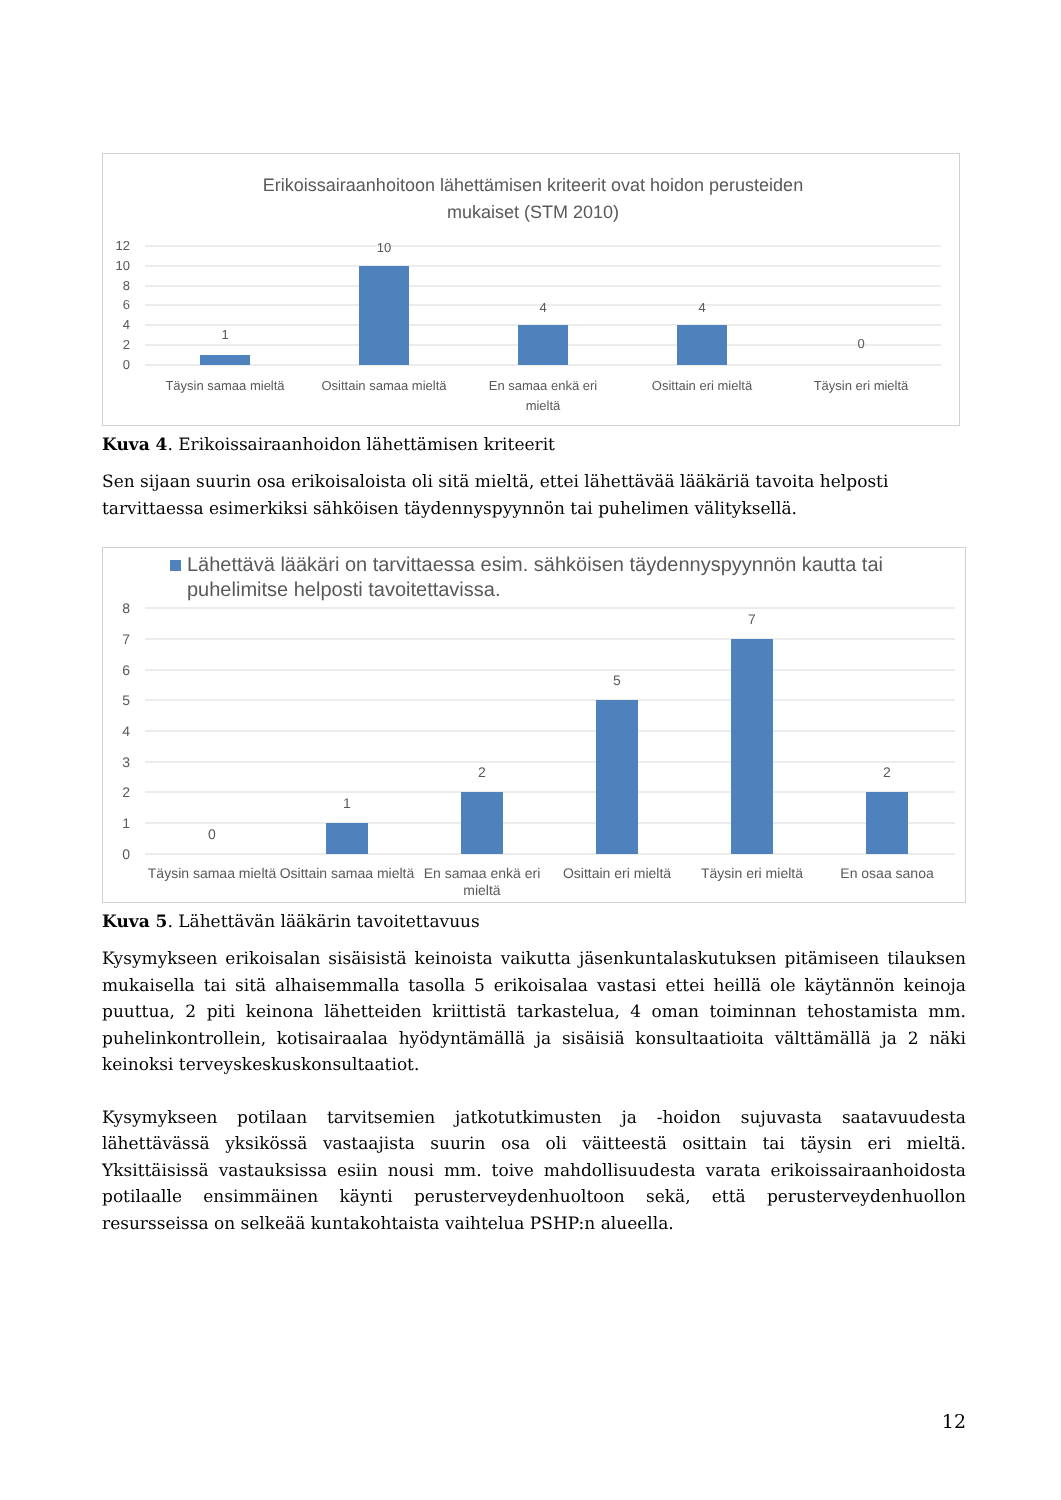Erikoissairaanhoitoon lähettämisen kriteerit ovat hoidon perusteiden
mukaiset (STM 2010)
12
10
8
6
4
2
0
1
10
4
4
0
Täysin samaa mieltä
Osittain samaa mieltä
En samaa enkä eri
mieltä
Osittain eri mieltä
Täysin eri mieltä
Kuva 4. Erikoissairaanhoidon lähettämisen kriteerit
Sen sijaan suurin osa erikoisaloista oli sitä mieltä, ettei lähettävää lääkäriä tavoita helposti tarvittaessa esimerkiksi sähköisen täydennyspyynnön tai puhelimen välityksellä.
Lähettävä lääkäri on tarvittaessa esim. sähköisen täydennyspyynnön kautta tai
puhelimitse helposti tavoitettavissa.
8
7
6
5
4
3
2
1
0
0
1
2
5
7
2
Täysin samaa mieltä
Osittain samaa mieltä
En samaa enkä eri
mieltä
Osittain eri mieltä
Täysin eri mieltä
En osaa sanoa
Kuva 5. Lähettävän lääkärin tavoitettavuus
Kysymykseen erikoisalan sisäisistä keinoista vaikutta jäsenkuntalaskutuksen pitämiseen tilauksen mukaisella tai sitä alhaisemmalla tasolla 5 erikoisalaa vastasi ettei heillä ole käytännön keinoja puuttua, 2 piti keinona lähetteiden kriittistä tarkastelua, 4 oman toiminnan tehostamista mm. puhelinkontrollein, kotisairaalaa hyödyntämällä ja sisäisiä konsultaatioita välttämällä ja 2 näki keinoksi terveyskeskuskonsultaatiot.
Kysymykseen potilaan tarvitsemien jatkotutkimusten ja -hoidon sujuvasta saatavuudesta lähettävässä yksikössä vastaajista suurin osa oli väitteestä osittain tai täysin eri mieltä. Yksittäisissä vastauksissa esiin nousi mm. toive mahdollisuudesta varata erikoissairaanhoidosta potilaalle ensimmäinen käynti perusterveydenhuoltoon sekä, että perusterveydenhuollon resursseissa on selkeää kuntakohtaista vaihtelua PSHP:n alueella.
12